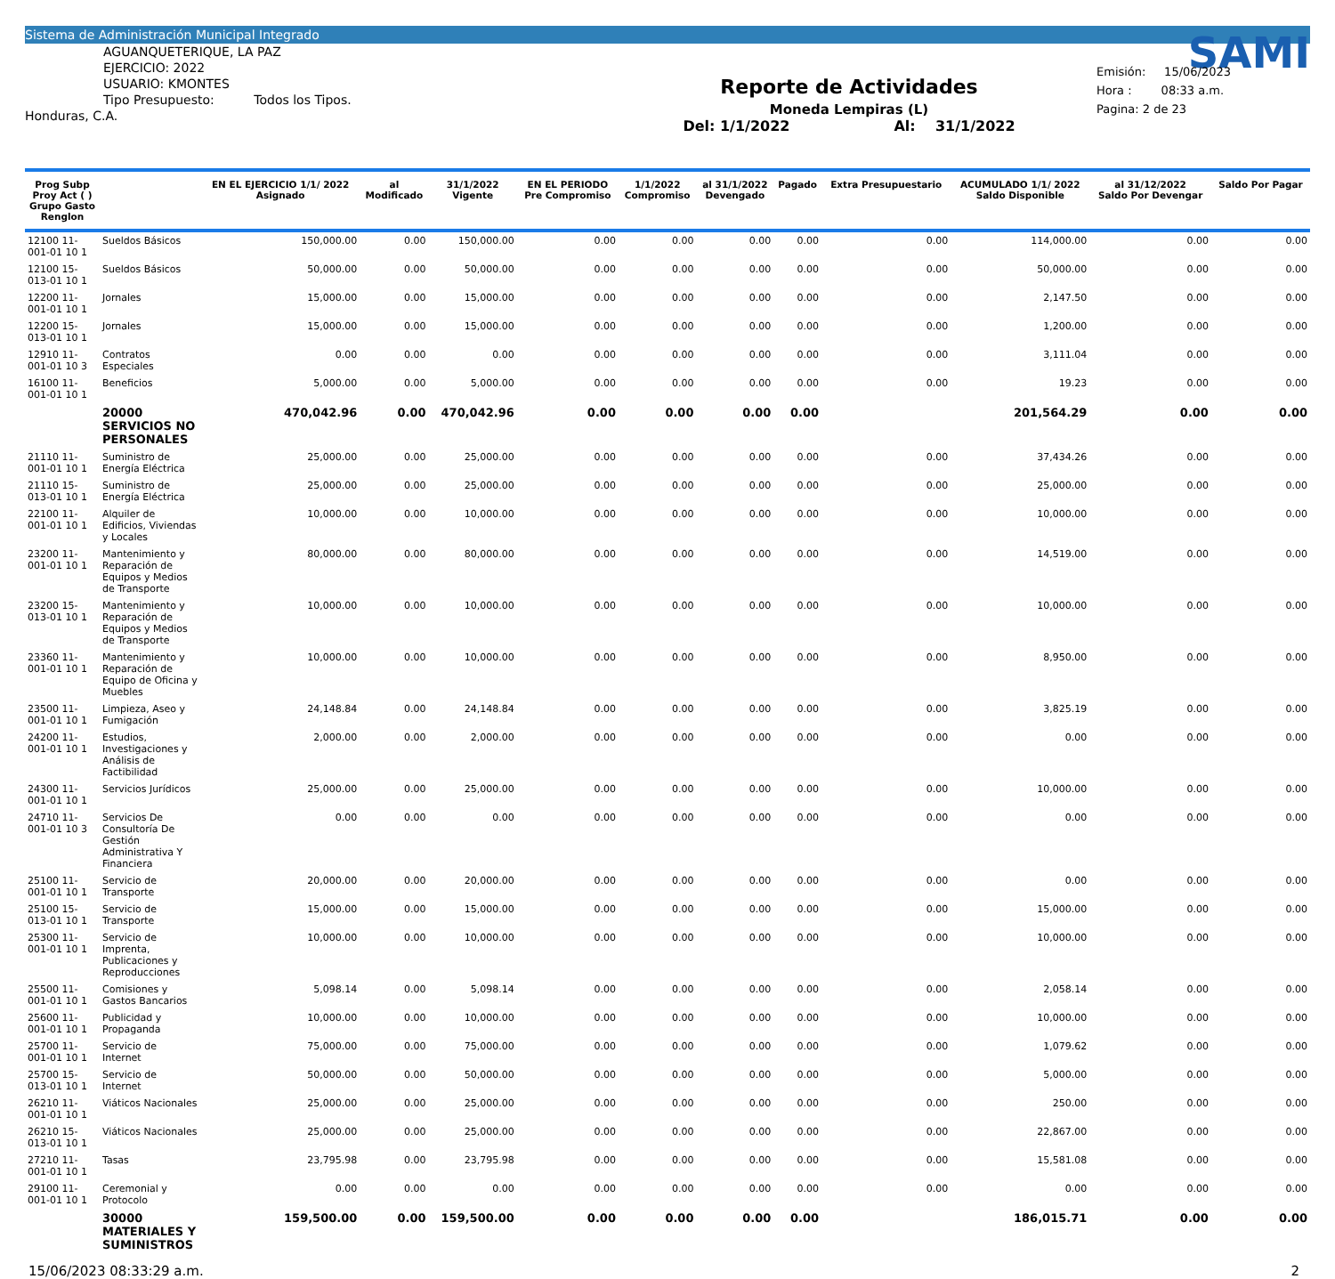Sistema de Administración Municipal Integrado
AGUANQUETERIQUE, LA PAZ
EJERCICIO: 2022
USUARIO: KMONTES
Tipo Presupuesto: Todos los Tipos.
Honduras, C.A.
Reporte de Actividades
Moneda Lempiras (L)
Del: 1/1/2022 Al: 31/1/2022
SAMI
Emisión: 15/06/2023
Hora : 08:33 a.m.
Pagina: 2 de 23
| Prog Subp Proy Act ( ) Grupo Gasto Renglon | | EN EL EJERCICIO 1/1/ 2022 Asignado | al Modificado | 31/1/2022 Vigente | EN EL PERIODO Pre Compromiso | 1/1/2022 Compromiso | al 31/1/2022 Devengado | Pagado | Extra Presupuestario | ACUMULADO 1/1/ 2022 Saldo Disponible | al 31/12/2022 Saldo Por Devengar | Saldo Por Pagar |
| --- | --- | --- | --- | --- | --- | --- | --- | --- | --- | --- | --- | --- |
| 12100 11-001-01 10 1 | Sueldos Básicos | 150,000.00 | 0.00 | 150,000.00 | 0.00 | 0.00 | 0.00 | 0.00 | 0.00 | 114,000.00 | 0.00 | 0.00 |
| 12100 15-013-01 10 1 | Sueldos Básicos | 50,000.00 | 0.00 | 50,000.00 | 0.00 | 0.00 | 0.00 | 0.00 | 0.00 | 50,000.00 | 0.00 | 0.00 |
| 12200 11-001-01 10 1 | Jornales | 15,000.00 | 0.00 | 15,000.00 | 0.00 | 0.00 | 0.00 | 0.00 | 0.00 | 2,147.50 | 0.00 | 0.00 |
| 12200 15-013-01 10 1 | Jornales | 15,000.00 | 0.00 | 15,000.00 | 0.00 | 0.00 | 0.00 | 0.00 | 0.00 | 1,200.00 | 0.00 | 0.00 |
| 12910 11-001-01 10 3 | Contratos Especiales | 0.00 | 0.00 | 0.00 | 0.00 | 0.00 | 0.00 | 0.00 | 0.00 | 3,111.04 | 0.00 | 0.00 |
| 16100 11-001-01 10 1 | Beneficios | 5,000.00 | 0.00 | 5,000.00 | 0.00 | 0.00 | 0.00 | 0.00 | 0.00 | 19.23 | 0.00 | 0.00 |
| | 20000 SERVICIOS NO PERSONALES | 470,042.96 | 0.00 | 470,042.96 | 0.00 | 0.00 | 0.00 | 0.00 | | 201,564.29 | 0.00 | 0.00 |
| 21110 11-001-01 10 1 | Suministro de Energía Eléctrica | 25,000.00 | 0.00 | 25,000.00 | 0.00 | 0.00 | 0.00 | 0.00 | 0.00 | 37,434.26 | 0.00 | 0.00 |
| 21110 15-013-01 10 1 | Suministro de Energía Eléctrica | 25,000.00 | 0.00 | 25,000.00 | 0.00 | 0.00 | 0.00 | 0.00 | 0.00 | 25,000.00 | 0.00 | 0.00 |
| 22100 11-001-01 10 1 | Alquiler de Edificios, Viviendas y Locales | 10,000.00 | 0.00 | 10,000.00 | 0.00 | 0.00 | 0.00 | 0.00 | 0.00 | 10,000.00 | 0.00 | 0.00 |
| 23200 11-001-01 10 1 | Mantenimiento y Reparación de Equipos y Medios de Transporte | 80,000.00 | 0.00 | 80,000.00 | 0.00 | 0.00 | 0.00 | 0.00 | 0.00 | 14,519.00 | 0.00 | 0.00 |
| 23200 15-013-01 10 1 | Mantenimiento y Reparación de Equipos y Medios de Transporte | 10,000.00 | 0.00 | 10,000.00 | 0.00 | 0.00 | 0.00 | 0.00 | 0.00 | 10,000.00 | 0.00 | 0.00 |
| 23360 11-001-01 10 1 | Mantenimiento y Reparación de Equipo de Oficina y Muebles | 10,000.00 | 0.00 | 10,000.00 | 0.00 | 0.00 | 0.00 | 0.00 | 0.00 | 8,950.00 | 0.00 | 0.00 |
| 23500 11-001-01 10 1 | Limpieza, Aseo y Fumigación | 24,148.84 | 0.00 | 24,148.84 | 0.00 | 0.00 | 0.00 | 0.00 | 0.00 | 3,825.19 | 0.00 | 0.00 |
| 24200 11-001-01 10 1 | Estudios, Investigaciones y Análisis de Factibilidad | 2,000.00 | 0.00 | 2,000.00 | 0.00 | 0.00 | 0.00 | 0.00 | 0.00 | 0.00 | 0.00 | 0.00 |
| 24300 11-001-01 10 1 | Servicios Jurídicos | 25,000.00 | 0.00 | 25,000.00 | 0.00 | 0.00 | 0.00 | 0.00 | 0.00 | 10,000.00 | 0.00 | 0.00 |
| 24710 11-001-01 10 3 | Servicios De Consultoría De Gestión Administrativa Y Financiera | 0.00 | 0.00 | 0.00 | 0.00 | 0.00 | 0.00 | 0.00 | 0.00 | 0.00 | 0.00 | 0.00 |
| 25100 11-001-01 10 1 | Servicio de Transporte | 20,000.00 | 0.00 | 20,000.00 | 0.00 | 0.00 | 0.00 | 0.00 | 0.00 | 0.00 | 0.00 | 0.00 |
| 25100 15-013-01 10 1 | Servicio de Transporte | 15,000.00 | 0.00 | 15,000.00 | 0.00 | 0.00 | 0.00 | 0.00 | 0.00 | 15,000.00 | 0.00 | 0.00 |
| 25300 11-001-01 10 1 | Servicio de Imprenta, Publicaciones y Reproducciones | 10,000.00 | 0.00 | 10,000.00 | 0.00 | 0.00 | 0.00 | 0.00 | 0.00 | 10,000.00 | 0.00 | 0.00 |
| 25500 11-001-01 10 1 | Comisiones y Gastos Bancarios | 5,098.14 | 0.00 | 5,098.14 | 0.00 | 0.00 | 0.00 | 0.00 | 0.00 | 2,058.14 | 0.00 | 0.00 |
| 25600 11-001-01 10 1 | Publicidad y Propaganda | 10,000.00 | 0.00 | 10,000.00 | 0.00 | 0.00 | 0.00 | 0.00 | 0.00 | 10,000.00 | 0.00 | 0.00 |
| 25700 11-001-01 10 1 | Servicio de Internet | 75,000.00 | 0.00 | 75,000.00 | 0.00 | 0.00 | 0.00 | 0.00 | 0.00 | 1,079.62 | 0.00 | 0.00 |
| 25700 15-013-01 10 1 | Servicio de Internet | 50,000.00 | 0.00 | 50,000.00 | 0.00 | 0.00 | 0.00 | 0.00 | 0.00 | 5,000.00 | 0.00 | 0.00 |
| 26210 11-001-01 10 1 | Viáticos Nacionales | 25,000.00 | 0.00 | 25,000.00 | 0.00 | 0.00 | 0.00 | 0.00 | 0.00 | 250.00 | 0.00 | 0.00 |
| 26210 15-013-01 10 1 | Viáticos Nacionales | 25,000.00 | 0.00 | 25,000.00 | 0.00 | 0.00 | 0.00 | 0.00 | 0.00 | 22,867.00 | 0.00 | 0.00 |
| 27210 11-001-01 10 1 | Tasas | 23,795.98 | 0.00 | 23,795.98 | 0.00 | 0.00 | 0.00 | 0.00 | 0.00 | 15,581.08 | 0.00 | 0.00 |
| 29100 11-001-01 10 1 | Ceremonial y Protocolo | 0.00 | 0.00 | 0.00 | 0.00 | 0.00 | 0.00 | 0.00 | 0.00 | 0.00 | 0.00 | 0.00 |
| | 30000 MATERIALES Y SUMINISTROS | 159,500.00 | 0.00 | 159,500.00 | 0.00 | 0.00 | 0.00 | 0.00 | | 186,015.71 | 0.00 | 0.00 |
15/06/2023 08:33:29 a.m. 2